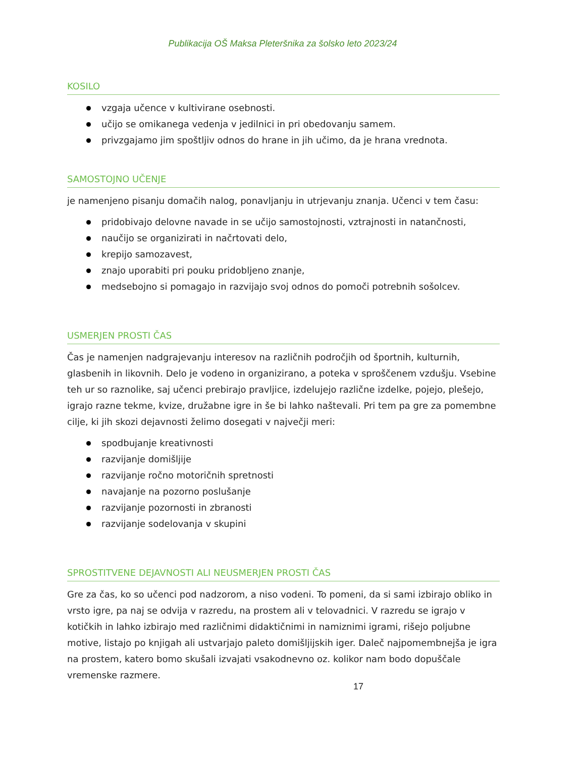Publikacija OŠ Maksa Pleteršnika za šolsko leto 2023/24
KOSILO
vzgaja učence v kultivirane osebnosti.
učijo se omikanega vedenja v jedilnici in pri obedovanju samem.
privzgajamo jim spoštljiv odnos do hrane in jih učimo, da je hrana vrednota.
SAMOSTOJNO UČENJE
je namenjeno pisanju domačih nalog, ponavljanju in utrjevanju znanja. Učenci v tem času:
pridobivajo delovne navade in se učijo samostojnosti, vztrajnosti in natančnosti,
naučijo se organizirati in načrtovati delo,
krepijo samozavest,
znajo uporabiti pri pouku pridobljeno znanje,
medsebojno si pomagajo in razvijajo svoj odnos do pomoči potrebnih sošolcev.
USMERJEN PROSTI ČAS
Čas je namenjen nadgrajevanju interesov na različnih področjih od športnih, kulturnih, glasbenih in likovnih. Delo je vodeno in organizirano, a poteka v sproščenem vzdušju. Vsebine teh ur so raznolike, saj učenci prebirajo pravljice, izdelujejo različne izdelke, pojejo, plešejo, igrajo razne tekme, kvize, družabne igre in še bi lahko naštevali. Pri tem pa gre za pomembne cilje, ki jih skozi dejavnosti želimo dosegati v največji meri:
spodbujanje kreativnosti
razvijanje domišljije
razvijanje ročno motoričnih spretnosti
navajanje na pozorno poslušanje
razvijanje pozornosti in zbranosti
razvijanje sodelovanja v skupini
SPROSTITVENE DEJAVNOSTI ALI NEUSMERJEN PROSTI ČAS
Gre za čas, ko so učenci pod nadzorom, a niso vodeni. To pomeni, da si sami izbirajo obliko in vrsto igre, pa naj se odvija v razredu, na prostem ali v telovadnici. V razredu se igrajo v kotičkih in lahko izbirajo med različnimi didaktičnimi in namiznimi igrami, rišejo poljubne motive, listajo po knjigah ali ustvarjajo paleto domišljijskih iger. Daleč najpomembnejša je igra na prostem, katero bomo skušali izvajati vsakodnevno oz. kolikor nam bodo dopuščale vremenske razmere.
17